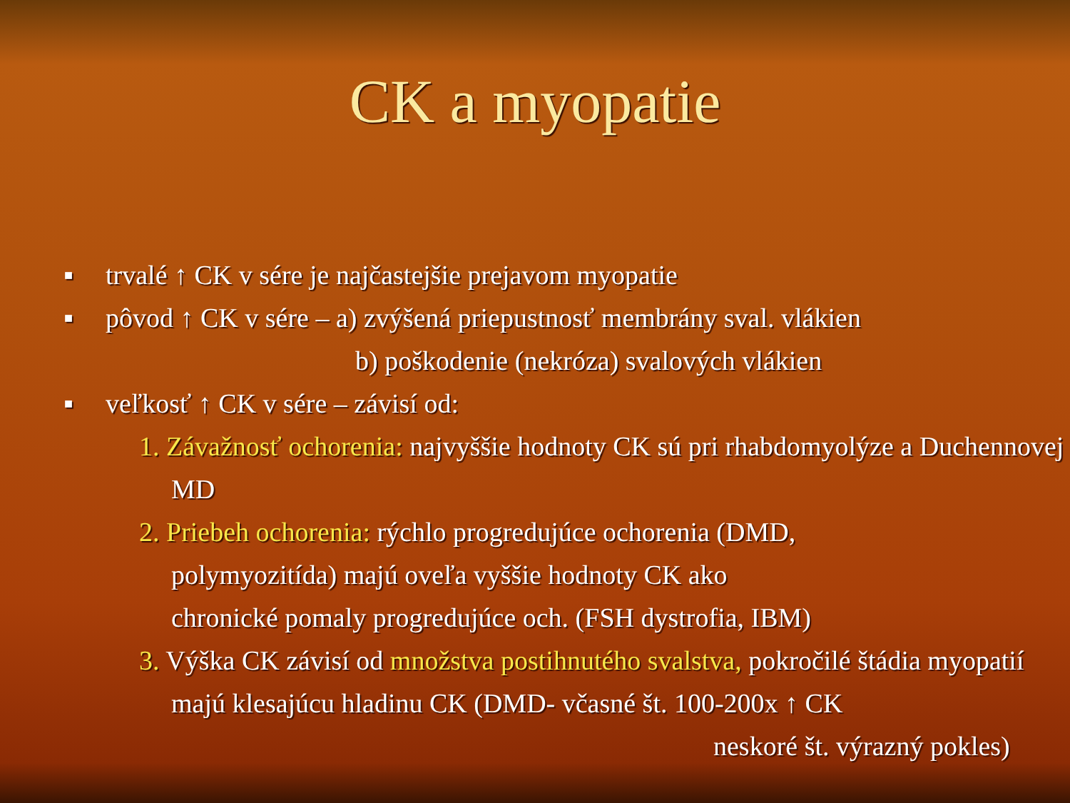CK a myopatie
■ trvalé ↑ CK v sére je najčastejšie prejavom myopatie
■ pôvod ↑ CK v sére – a) zvýšená priepustnosť membrány sval. vlákien
b) poškodenie (nekróza) svalových vlákien
■ veľkosť ↑ CK v sére – závisí od:
1. Závažnosť ochorenia: najvyššie hodnoty CK sú pri rhabdomyolýze a Duchennovej MD
2. Priebeh ochorenia: rýchlo progredujúce ochorenia (DMD,
polymyozitída) majú oveľa vyššie hodnoty CK ako
chronické pomaly progredujúce och. (FSH dystrofia, IBM)
3. Výška CK závisí od množstva postihnutého svalstva, pokročilé štádia myopatií majú klesajúcu hladinu CK (DMD- včasné št. 100-200x ↑ CK
neskoré št. výrazný pokles)